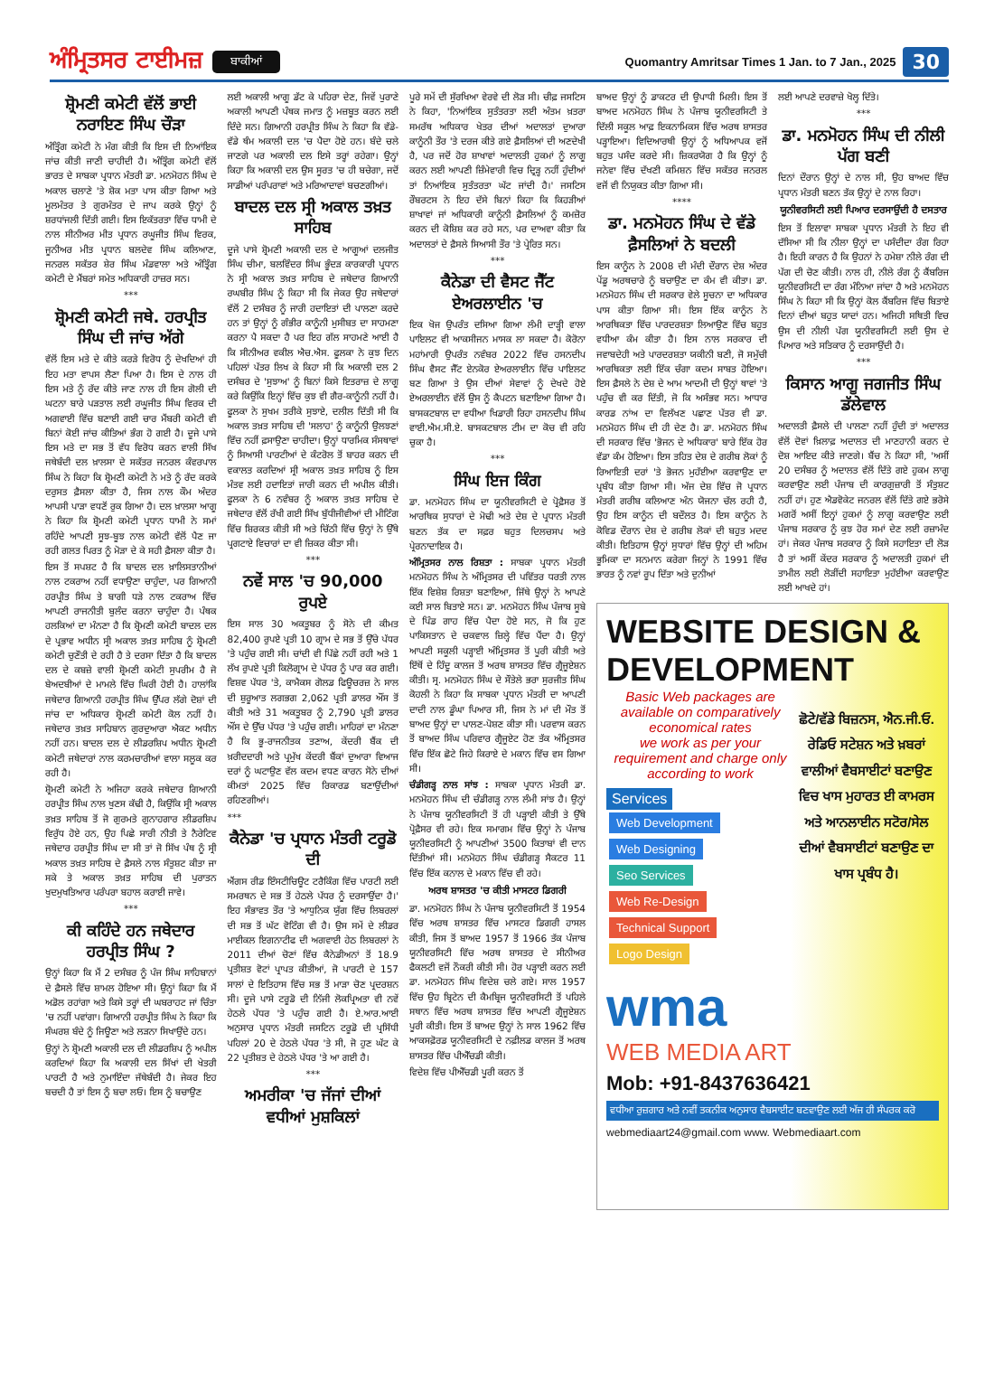ਅੰਮ੍ਰਿਤਸਰ ਟਾਈਮਜ਼
ਬਾਕੀਆਂ
Quomantry Amritsar Times 1 Jan. to 7 Jan., 2025
30
ਸ਼੍ਰੋਮਣੀ ਕਮੇਟੀ ਵੱਲੋਂ ਭਾਈ ਨਰਾਇਣ ਸਿੰਘ ਚੌੜਾ
ਅੰਤ੍ਰਿੰਗ ਕਮੇਟੀ ਨੇ ਮੰਗ ਕੀਤੀ ਕਿ ਇਸ ਦੀ ਨਿਆਂਇਕ ਜਾਂਚ ਕੀਤੀ ਜਾਣੀ ਚਾਹੀਦੀ ਹੈ। ਅੰਤ੍ਰਿੰਗ ਕਮੇਟੀ ਵੱਲੋਂ ਭਾਰਤ ਦੇ ਸਾਬਕਾ ਪ੍ਰਧਾਨ ਮੰਤਰੀ ਡਾ. ਮਨਮੋਹਨ ਸਿੰਘ ਦੇ ਅਕਾਲ ਚਲਾਣੇ 'ਤੇ ਸ਼ੋਕ ਮਤਾ ਪਾਸ ਕੀਤਾ ਗਿਆ ਅਤੇ ਮੂਲਮੰਤਰ ਤੇ ਗੁਰਮੰਤਰ ਦੇ ਜਾਪ ਕਰਕੇ ਉਨ੍ਹਾਂ ਨੂੰ ਸ਼ਰਧਾਂਜਲੀ ਦਿੱਤੀ ਗਈ। ਇਸ ਇਕੱਤਰਤਾ ਵਿੱਚ ਧਾਮੀ ਦੇ ਨਾਲ ਸੀਨੀਅਰ ਮੀਤ ਪ੍ਰਧਾਨ ਰਘੂਜੀਤ ਸਿੰਘ ਵਿਰਕ, ਜੂਨੀਅਰ ਮੀਤ ਪ੍ਰਧਾਨ ਬਲਦੇਵ ਸਿੰਘ ਕਲਿਆਣ, ਜਨਰਲ ਸਕੱਤਰ ਸ਼ੇਰ ਸਿੰਘ ਮੰਡਵਾਲਾ ਅਤੇ ਅੰਤ੍ਰਿੰਗ ਕਮੇਟੀ ਦੇ ਮੈਂਬਰਾਂ ਸਮੇਤ ਅਧਿਕਾਰੀ ਹਾਜ਼ਰ ਸਨ।
***
ਸ਼੍ਰੋਮਣੀ ਕਮੇਟੀ ਜਥੇ. ਹਰਪ੍ਰੀਤ ਸਿੰਘ ਦੀ ਜਾਂਚ ਅੱਗੇ
ਵੱਲੋਂ ਇਸ ਮਤੇ ਦੇ ਕੀਤੇ ਕਰੜੇ ਵਿਰੋਧ ਨੂੰ ਦੇਖਦਿਆਂ ਹੀ ਇਹ ਮਤਾ ਵਾਪਸ ਲੈਣਾ ਪਿਆ ਹੈ। ਇਸ ਦੇ ਨਾਲ ਹੀ ਇਸ ਮਤੇ ਨੂੰ ਰੱਦ ਕੀਤੇ ਜਾਣ ਨਾਲ ਹੀ ਇਸ ਗੋਲੀ ਦੀ ਘਟਨਾ ਬਾਰੇ ਪੜਤਾਲ ਲਈ ਰਘੂਜੀਤ ਸਿੰਘ ਵਿਰਕ ਦੀ ਅਗਵਾਈ ਵਿੱਚ ਬਣਾਈ ਗਈ ਚਾਰ ਮੈਂਬਰੀ ਕਮੇਟੀ ਵੀ ਬਿਨਾਂ ਕੋਈ ਜਾਂਚ ਕੀਤਿਆਂ ਭੰਗ ਹੋ ਗਈ ਹੈ। ਦੂਜੇ ਪਾਸੇ ਇਸ ਮਤੇ ਦਾ ਸਭ ਤੋਂ ਵੱਧ ਵਿਰੋਧ ਕਰਨ ਵਾਲੀ ਸਿੱਖ ਜਥੇਬੰਦੀ ਦਲ ਖ਼ਾਲਸਾ ਦੇ ਸਕੱਤਰ ਜਨਰਲ ਕੰਵਰਪਾਲ ਸਿੰਘ ਨੇ ਕਿਹਾ ਕਿ ਸ਼੍ਰੋਮਣੀ ਕਮੇਟੀ ਨੇ ਮਤੇ ਨੂੰ ਰੱਦ ਕਰਕੇ ਦਰੁਸਤ ਫ਼ੈਸਲਾ ਕੀਤਾ ਹੈ, ਜਿਸ ਨਾਲ ਕੌਮ ਅੰਦਰ ਆਪਸੀ ਪਾੜਾ ਵਧਣੋਂ ਰੁਕ ਗਿਆ ਹੈ। ਦਲ ਖ਼ਾਲਸਾ ਆਗੂ ਨੇ ਕਿਹਾ ਕਿ ਸ਼੍ਰੋਮਣੀ ਕਮੇਟੀ ਪ੍ਰਧਾਨ ਧਾਮੀ ਨੇ ਸਮਾਂ ਰਹਿੰਦੇ ਆਪਣੀ ਸੂਝ-ਬੂਝ ਨਾਲ ਕਮੇਟੀ ਵੱਲੋਂ ਪੈਣ ਜਾ ਰਹੀ ਗਲਤ ਪਿਰਤ ਨੂੰ ਮੋੜਾ ਦੇ ਕੇ ਸਹੀ ਫ਼ੈਸਲਾ ਕੀਤਾ ਹੈ।
ਇਸ ਤੋਂ ਸਪਸ਼ਟ ਹੈ ਕਿ ਬਾਦਲ ਦਲ ਖ਼ਾਲਿਸਤਾਨੀਆਂ ਨਾਲ ਟਕਰਾਅ ਨਹੀਂ ਵਧਾਉਣਾ ਚਾਹੁੰਦਾ, ਪਰ ਗਿਆਨੀ ਹਰਪ੍ਰੀਤ ਸਿੰਘ ਤੇ ਬਾਗੀ ਧੜੇ ਨਾਲ ਟਕਰਾਅ ਵਿੱਚ ਆਪਣੀ ਰਾਜਨੀਤੀ ਬੁਲੰਦ ਕਰਨਾ ਚਾਹੁੰਦਾ ਹੈ। ਪੰਥਕ ਹਲਕਿਆਂ ਦਾ ਮੰਨਣਾ ਹੈ ਕਿ ਸ਼੍ਰੋਮਣੀ ਕਮੇਟੀ ਬਾਦਲ ਦਲ ਦੇ ਪ੍ਰਭਾਵ ਅਧੀਨ ਸ੍ਰੀ ਅਕਾਲ ਤਖ਼ਤ ਸਾਹਿਬ ਨੂੰ ਸ਼੍ਰੋਮਣੀ ਕਮੇਟੀ ਚੁਣੌਤੀ ਦੇ ਰਹੀ ਹੈ ਤੇ ਦਰਸਾ ਦਿੱਤਾ ਹੈ ਕਿ ਬਾਦਲ ਦਲ ਦੇ ਕਬਜ਼ੇ ਵਾਲੀ ਸ਼੍ਰੋਮਣੀ ਕਮੇਟੀ ਸੁਪਰੀਮ ਹੈ ਜੋ ਬੇਅਦਬੀਆਂ ਦੇ ਮਾਮਲੇ ਵਿੱਚ ਘਿਰੀ ਹੋਈ ਹੈ। ਹਾਲਾਂਕਿ ਜਥੇਦਾਰ ਗਿਆਨੀ ਹਰਪ੍ਰੀਤ ਸਿੰਘ ਉੱਪਰ ਲੱਗੇ ਦੋਸ਼ਾਂ ਦੀ ਜਾਂਚ ਦਾ ਅਧਿਕਾਰ ਸ਼੍ਰੋਮਣੀ ਕਮੇਟੀ ਕੋਲ ਨਹੀਂ ਹੈ। ਜਥੇਦਾਰ ਤਖ਼ਤ ਸਾਹਿਬਾਨ ਗੁਰਦੁਆਰਾ ਐਕਟ ਅਧੀਨ ਨਹੀਂ ਹਨ। ਬਾਦਲ ਦਲ ਦੇ ਲੀਡਰਸ਼ਿਪ ਅਧੀਨ ਸ਼੍ਰੋਮਣੀ ਕਮੇਟੀ ਜਥੇਦਾਰਾਂ ਨਾਲ ਕਰਮਚਾਰੀਆਂ ਵਾਲਾ ਸਲੂਕ ਕਰ ਰਹੀ ਹੈ।
ਸ਼੍ਰੋਮਣੀ ਕਮੇਟੀ ਨੇ ਅਜਿਹਾ ਕਰਕੇ ਜਥੇਦਾਰ ਗਿਆਨੀ ਹਰਪ੍ਰੀਤ ਸਿੰਘ ਨਾਲ ਖੁਣਸ ਕੱਢੀ ਹੈ, ਕਿਉਂਕਿ ਸ੍ਰੀ ਅਕਾਲ ਤਖ਼ਤ ਸਾਹਿਬ ਤੋਂ ਜੋ ਗੁਰਮਤੇ ਗੁਨਾਹਗਾਰ ਲੀਡਰਸ਼ਿਪ ਵਿਰੁੱਧ ਹੋਏ ਹਨ, ਉਹ ਪਿਛੇ ਸਾਰੀ ਨੀਤੀ ਤੇ ਨੈਰੇਟਿਵ ਜਥੇਦਾਰ ਹਰਪ੍ਰੀਤ ਸਿੰਘ ਦਾ ਸੀ ਤਾਂ ਜੋ ਸਿੱਖ ਪੰਥ ਨੂੰ ਸ੍ਰੀ ਅਕਾਲ ਤਖ਼ਤ ਸਾਹਿਬ ਦੇ ਫ਼ੈਸਲੇ ਨਾਲ ਸੰਤੁਸ਼ਟ ਕੀਤਾ ਜਾ ਸਕੇ ਤੇ ਅਕਾਲ ਤਖ਼ਤ ਸਾਹਿਬ ਦੀ ਪੁਰਾਤਨ ਖੁਦਮੁਖਤਿਆਰ ਪਰੰਪਰਾ ਬਹਾਲ ਕਰਾਈ ਜਾਵੇ।
***
ਕੀ ਕਹਿੰਦੇ ਹਨ ਜਥੇਦਾਰ ਹਰਪ੍ਰੀਤ ਸਿੰਘ ?
ਉਨ੍ਹਾਂ ਕਿਹਾ ਕਿ ਮੈਂ 2 ਦਸੰਬਰ ਨੂੰ ਪੰਜ ਸਿੰਘ ਸਾਹਿਬਾਨਾਂ ਦੇ ਫ਼ੈਸਲੇ ਵਿੱਚ ਸ਼ਾਮਲ ਹੋਇਆ ਸੀ। ਉਨ੍ਹਾਂ ਕਿਹਾ ਕਿ ਮੈਂ ਅਡੋਲ ਰਹਾਂਗਾ ਅਤੇ ਕਿਸੇ ਤਰ੍ਹਾਂ ਦੀ ਘਬਰਾਹਟ ਜਾਂ ਚਿੰਤਾ 'ਚ ਨਹੀਂ ਪਵਾਂਗਾ। ਗਿਆਨੀ ਹਰਪ੍ਰੀਤ ਸਿੰਘ ਨੇ ਕਿਹਾ ਕਿ ਸੰਘਰਸ਼ ਬੰਦੇ ਨੂੰ ਜਿਊਣਾ ਅਤੇ ਲੜਨਾ ਸਿਖਾਉਂਦੇ ਹਨ।
ਉਨ੍ਹਾਂ ਨੇ ਸ਼੍ਰੋਮਣੀ ਅਕਾਲੀ ਦਲ ਦੀ ਲੀਡਰਸ਼ਿਪ ਨੂੰ ਅਪੀਲ ਕਰਦਿਆਂ ਕਿਹਾ ਕਿ ਅਕਾਲੀ ਦਲ ਸਿੱਖਾਂ ਦੀ ਖੇਤਰੀ ਪਾਰਟੀ ਹੈ ਅਤੇ ਨੁਮਾਇੰਦਾ ਜੱਥੇਬੰਦੀ ਹੈ। ਜੇਕਰ ਇਹ ਬਚਦੀ ਹੈ ਤਾਂ ਇਸ ਨੂੰ ਬਚਾ ਲਓ। ਇਸ ਨੂੰ ਬਚਾਉਣ
ਲਈ ਅਕਾਲੀ ਆਗੂ ਡੱਟ ਕੇ ਪਹਿਰਾ ਦੇਣ, ਜਿਵੇਂ ਪੁਰਾਣੇ ਅਕਾਲੀ ਆਪਣੀ ਪੰਥਕ ਜਮਾਤ ਨੂੰ ਮਜ਼ਬੂਤ ਕਰਨ ਲਈ ਦਿੰਦੇ ਸਨ। ਗਿਆਨੀ ਹਰਪ੍ਰੀਤ ਸਿੰਘ ਨੇ ਕਿਹਾ ਕਿ ਵੱਡੇ-ਵੱਡੇ ਥੰਮ ਅਕਾਲੀ ਦਲ 'ਚ ਪੈਦਾ ਹੋਏ ਹਨ। ਬੰਦੇ ਚਲੇ ਜਾਣਗੇ ਪਰ ਅਕਾਲੀ ਦਲ ਇਸੇ ਤਰ੍ਹਾਂ ਰਹੇਗਾ। ਉਨ੍ਹਾਂ ਕਿਹਾ ਕਿ ਅਕਾਲੀ ਦਲ ਉਸ ਸੂਰਤ 'ਚ ਹੀ ਬਚੇਗਾ, ਜਦੋਂ ਸਾਡੀਆਂ ਪਰੰਪਰਾਵਾਂ ਅਤੇ ਮਰਿਆਦਾਵਾਂ ਬਚਣਗੀਆਂ।
ਬਾਦਲ ਦਲ ਸ੍ਰੀ ਅਕਾਲ ਤਖ਼ਤ ਸਾਹਿਬ
ਦੂਜੇ ਪਾਸੇ ਸ਼੍ਰੋਮਣੀ ਅਕਾਲੀ ਦਲ ਦੇ ਆਗੂਆਂ ਦਲਜੀਤ ਸਿੰਘ ਚੀਮਾ, ਬਲਵਿੰਦਰ ਸਿੰਘ ਭੂੰਦੜ ਕਾਰਕਾਰੀ ਪ੍ਰਧਾਨ ਨੇ ਸ੍ਰੀ ਅਕਾਲ ਤਖ਼ਤ ਸਾਹਿਬ ਦੇ ਜਥੇਦਾਰ ਗਿਆਨੀ ਰਘਬੀਰ ਸਿੰਘ ਨੂੰ ਕਿਹਾ ਸੀ ਕਿ ਜੇਕਰ ਉਹ ਜਥੇਦਾਰਾਂ ਵੱਲੋਂ 2 ਦਸੰਬਰ ਨੂੰ ਜਾਰੀ ਹਦਾਇਤਾਂ ਦੀ ਪਾਲਣਾ ਕਰਦੇ ਹਨ ਤਾਂ ਉਨ੍ਹਾਂ ਨੂੰ ਗੰਭੀਰ ਕਾਨੂੰਨੀ ਮੁਸੀਬਤ ਦਾ ਸਾਹਮਣਾ ਕਰਨਾ ਪੈ ਸਕਦਾ ਹੈ ਪਰ ਇਹ ਗੱਲ ਸਾਹਮਣੇ ਆਈ ਹੈ ਕਿ ਸੀਨੀਅਰ ਵਕੀਲ ਐਚ.ਐਸ. ਫੂਲਕਾ ਨੇ ਕੁਝ ਦਿਨ ਪਹਿਲਾਂ ਪੱਤਰ ਲਿਖ ਕੇ ਕਿਹਾ ਸੀ ਕਿ ਅਕਾਲੀ ਦਲ 2 ਦਸੰਬਰ ਦੇ 'ਸੁਝਾਅ' ਨੂੰ ਬਿਨਾਂ ਕਿਸੇ ਇਤਰਾਜ਼ ਦੇ ਲਾਗੂ ਕਰੇ ਕਿਉਂਕਿ ਇਨ੍ਹਾਂ ਵਿੱਚ ਕੁਝ ਵੀ ਗੈਰ-ਕਾਨੂੰਨੀ ਨਹੀਂ ਹੈ। ਫੂਲਕਾ ਨੇ ਸੁਖਮ ਤਰੀਕੇ ਸੁਝਾਏ, ਦਲੀਲ ਦਿੱਤੀ ਸੀ ਕਿ ਅਕਾਲ ਤਖ਼ਤ ਸਾਹਿਬ ਦੀ 'ਸਲਾਹ' ਨੂੰ ਕਾਨੂੰਨੀ ਉਲਝਣਾਂ ਵਿੱਚ ਨਹੀਂ ਫ਼ਸਾਉਣਾ ਚਾਹੀਦਾ। ਉਨ੍ਹਾਂ ਧਾਰਮਿਕ ਸੰਸਥਾਵਾਂ ਨੂੰ ਸਿਆਸੀ ਪਾਰਟੀਆਂ ਦੇ ਕੰਟਰੋਲ ਤੋਂ ਬਾਹਰ ਕਰਨ ਦੀ ਵਕਾਲਤ ਕਰਦਿਆਂ ਸ੍ਰੀ ਅਕਾਲ ਤਖ਼ਤ ਸਾਹਿਬ ਨੂੰ ਇਸ ਮੰਤਵ ਲਈ ਹਦਾਇਤਾਂ ਜਾਰੀ ਕਰਨ ਦੀ ਅਪੀਲ ਕੀਤੀ। ਫੂਲਕਾ ਨੇ 6 ਨਵੰਬਰ ਨੂੰ ਅਕਾਲ ਤਖ਼ਤ ਸਾਹਿਬ ਦੇ ਜਥੇਦਾਰ ਵੱਲੋਂ ਰੱਖੀ ਗਈ ਸਿੱਖ ਬੁੱਧੀਜੀਵੀਆਂ ਦੀ ਮੀਟਿੰਗ ਵਿੱਚ ਸ਼ਿਰਕਤ ਕੀਤੀ ਸੀ ਅਤੇ ਚਿੱਠੀ ਵਿੱਚ ਉਨ੍ਹਾਂ ਨੇ ਉੱਥੇ ਪ੍ਰਗਟਾਏ ਵਿਚਾਰਾਂ ਦਾ ਵੀ ਜ਼ਿਕਰ ਕੀਤਾ ਸੀ।
***
ਨਵੇਂ ਸਾਲ 'ਚ 90,000 ਰੁਪਏ
ਇਸ ਸਾਲ 30 ਅਕਤੂਬਰ ਨੂੰ ਸੋਨੇ ਦੀ ਕੀਮਤ 82,400 ਰੁਪਏ ਪ੍ਰਤੀ 10 ਗ੍ਰਾਮ ਦੇ ਸਭ ਤੋਂ ਉੱਚੇ ਪੱਧਰ 'ਤੇ ਪਹੁੰਚ ਗਈ ਸੀ। ਚਾਂਦੀ ਵੀ ਪਿੱਛੇ ਨਹੀਂ ਰਹੀ ਅਤੇ 1 ਲੱਖ ਰੁਪਏ ਪ੍ਰਤੀ ਕਿਲੋਗ੍ਰਾਮ ਦੇ ਪੱਧਰ ਨੂੰ ਪਾਰ ਕਰ ਗਈ। ਵਿਸ਼ਵ ਪੱਧਰ 'ਤੇ, ਕਾਮੈਕਸ ਗੋਲਡ ਫਿਊਚਰਜ਼ ਨੇ ਸਾਲ ਦੀ ਸ਼ੁਰੂਆਤ ਲਗਭਗ 2,062 ਪ੍ਰਤੀ ਡਾਲਰ ਔਂਸ ਤੋਂ ਕੀਤੀ ਅਤੇ 31 ਅਕਤੂਬਰ ਨੂੰ 2,790 ਪ੍ਰਤੀ ਡਾਲਰ ਔਂਸ ਦੇ ਉੱਚ ਪੱਧਰ 'ਤੇ ਪਹੁੰਚ ਗਈ। ਮਾਹਿਰਾਂ ਦਾ ਮੰਨਣਾ ਹੈ ਕਿ ਭੂ-ਰਾਜਨੀਤਕ ਤਣਾਅ, ਕੇਂਦਰੀ ਬੈਂਕ ਦੀ ਖ਼ਰੀਦਦਾਰੀ ਅਤੇ ਪ੍ਰਮੁੱਖ ਕੇਂਦਰੀ ਬੈਂਕਾਂ ਦੁਆਰਾ ਵਿਆਜ ਦਰਾਂ ਨੂੰ ਘਟਾਉਣ ਵੱਲ ਕਦਮ ਵਧਣ ਕਾਰਨ ਸੋਨੇ ਦੀਆਂ ਕੀਮਤਾਂ 2025 ਵਿੱਚ ਰਿਕਾਰਡ ਬਣਾਉਂਦੀਆਂ ਰਹਿਣਗੀਆਂ।
***
ਕੈਨੇਡਾ 'ਚ ਪ੍ਰਧਾਨ ਮੰਤਰੀ ਟਰੂਡੋ ਦੀ
ਐਂਗਸ ਰੀਡ ਇੰਸਟੀਚਿਊਟ ਟਰੈਕਿੰਗ ਵਿੱਚ ਪਾਰਟੀ ਲਈ ਸਮਰਥਨ ਦੇ ਸਭ ਤੋਂ ਹੇਠਲੇ ਪੱਧਰ ਨੂੰ ਦਰਸਾਉਂਦਾ ਹੈ।' ਇਹ ਸੰਭਾਵਤ ਤੌਰ 'ਤੇ ਆਧੁਨਿਕ ਯੁੱਗ ਵਿੱਚ ਲਿਬਰਲਾਂ ਦੀ ਸਭ ਤੋਂ ਘੱਟ ਵੋਟਿੰਗ ਵੀ ਹੈ। ਉਸ ਸਮੇਂ ਦੇ ਲੀਡਰ ਮਾਈਕਲ ਇਗਨਾਟੀਫ ਦੀ ਅਗਵਾਈ ਹੇਠ ਲਿਬਰਲਾਂ ਨੇ 2011 ਦੀਆਂ ਚੋਣਾਂ ਵਿੱਚ ਕੈਨੇਡੀਅਨਾਂ ਤੋਂ 18.9 ਪ੍ਰਤੀਸ਼ਤ ਵੋਟਾਂ ਪ੍ਰਾਪਤ ਕੀਤੀਆਂ, ਜੋ ਪਾਰਟੀ ਦੇ 157 ਸਾਲਾਂ ਦੇ ਇਤਿਹਾਸ ਵਿੱਚ ਸਭ ਤੋਂ ਮਾੜਾ ਚੋਣ ਪ੍ਰਦਰਸ਼ਨ ਸੀ। ਦੂਜੇ ਪਾਸੇ ਟਰੂਡੋ ਦੀ ਨਿੱਜੀ ਲੋਕਪ੍ਰਿਅਤਾ ਵੀ ਨਵੇਂ ਹੇਠਲੇ ਪੱਧਰ 'ਤੇ ਪਹੁੰਚ ਗਈ ਹੈ। ਏ.ਆਰ.ਆਈ ਅਨੁਸਾਰ ਪ੍ਰਧਾਨ ਮੰਤਰੀ ਜਸਟਿਨ ਟਰੂਡੋ ਦੀ ਪ੍ਰਸਿੱਧੀ ਪਹਿਲਾਂ 20 ਦੇ ਹੇਠਲੇ ਪੱਧਰ 'ਤੇ ਸੀ, ਜੋ ਹੁਣ ਘੱਟ ਕੇ 22 ਪ੍ਰਤੀਸ਼ਤ ਦੇ ਹੇਠਲੇ ਪੱਧਰ 'ਤੇ ਆ ਗਈ ਹੈ।
***
ਅਮਰੀਕਾ 'ਚ ਜੱਜਾਂ ਦੀਆਂ ਵਧੀਆਂ ਮੁਸ਼ਕਿਲਾਂ
ਪੂਰੇ ਸਮੇਂ ਦੀ ਸੁੱਰਖਿਆ ਵੇਰਵੇ ਦੀ ਲੋੜ ਸੀ। ਚੀਫ਼ ਜਸਟਿਸ ਨੇ ਕਿਹਾ, 'ਨਿਆਂਇਕ ਸੁਤੰਤਰਤਾ ਲਈ ਅੰਤਮ ਖ਼ਤਰਾ ਸਮਰੱਥ ਅਧਿਕਾਰ ਖੇਤਰ ਦੀਆਂ ਅਦਾਲਤਾਂ ਦੁਆਰਾ ਕਾਨੂੰਨੀ ਤੌਰ 'ਤੇ ਦਰਜ ਕੀਤੇ ਗਏ ਫ਼ੈਸਲਿਆਂ ਦੀ ਅਣਦੇਖੀ ਹੈ, ਪਰ ਜਦੋਂ ਹੋਰ ਸ਼ਾਖਾਵਾਂ ਅਦਾਲਤੀ ਹੁਕਮਾਂ ਨੂੰ ਲਾਗੂ ਕਰਨ ਲਈ ਆਪਣੀ ਜ਼ਿੰਮੇਵਾਰੀ ਵਿਚ ਦ੍ਰਿੜ੍ਹ ਨਹੀਂ ਹੁੰਦੀਆਂ ਤਾਂ ਨਿਆਂਇਕ ਸੁਤੰਤਰਤਾ ਘੱਟ ਜਾਂਦੀ ਹੈ।' ਜਸਟਿਸ ਰੌਬਰਟਸ ਨੇ ਇਹ ਦੱਸੇ ਬਿਨਾਂ ਕਿਹਾ ਕਿ ਕਿਹੜੀਆਂ ਸ਼ਾਖਾਵਾਂ ਜਾਂ ਅਧਿਕਾਰੀ ਕਾਨੂੰਨੀ ਫ਼ੈਸਲਿਆਂ ਨੂੰ ਕਮਜ਼ੋਰ ਕਰਨ ਦੀ ਕੋਸ਼ਿਸ਼ ਕਰ ਰਹੇ ਸਨ, ਪਰ ਦਾਅਵਾ ਕੀਤਾ ਕਿ ਅਦਾਲਤਾਂ ਦੇ ਫ਼ੈਸਲੇ ਸਿਆਸੀ ਤੌਰ 'ਤੇ ਪ੍ਰੇਰਿਤ ਸਨ।
***
ਕੈਨੇਡਾ ਦੀ ਵੈਸਟ ਜੈੱਟ ਏਅਰਲਾਈਨ 'ਚ
ਇਕ ਖੋਜ ਉਪਰੰਤ ਦਸਿਆ ਗਿਆ ਲੰਮੀ ਦਾੜ੍ਹੀ ਵਾਲਾ ਪਾਇਲਟ ਵੀ ਆਕਸੀਜਨ ਮਾਸਕ ਲਾ ਸਕਦਾ ਹੈ। ਕੋਰੋਨਾ ਮਹਾਂਮਾਰੀ ਉਪਰੰਤ ਨਵੰਬਰ 2022 ਵਿੱਚ ਹਸਨਦੀਪ ਸਿੰਘ ਵੈਸਟ ਜੈੱਟ ਏਨਕੋਰ ਏਅਰਲਾਈਨ ਵਿੱਚ ਪਾਇਲਟ ਬਣ ਗਿਆ ਤੇ ਉਸ ਦੀਆਂ ਸੇਵਾਵਾਂ ਨੂੰ ਦੇਖਦੇ ਹੋਏ ਏਅਰਲਾਈਨ ਵੱਲੋਂ ਉਸ ਨੂੰ ਕੈਪਟਨ ਬਣਾਇਆ ਗਿਆ ਹੈ। ਬਾਸਕਟਬਾਲ ਦਾ ਵਧੀਆ ਖਿਡਾਰੀ ਰਿਹਾ ਹਸਨਦੀਪ ਸਿੰਘ ਵਾਈ.ਐਮ.ਸੀ.ਏ. ਬਾਸਕਟਬਾਲ ਟੀਮ ਦਾ ਕੋਚ ਵੀ ਰਹਿ ਚੁਕਾ ਹੈ।
***
ਸਿੰਘ ਇਜ ਕਿੰਗ
ਡਾ. ਮਨਮੋਹਨ ਸਿੰਘ ਦਾ ਯੂਨੀਵਰਸਿਟੀ ਦੇ ਪ੍ਰੋਫ਼ੈਸਰ ਤੋਂ ਆਰਥਿਕ ਸੁਧਾਰਾਂ ਦੇ ਮੋਢੀ ਅਤੇ ਦੇਸ਼ ਦੇ ਪ੍ਰਧਾਨ ਮੰਤਰੀ ਬਣਨ ਤੱਕ ਦਾ ਸਫ਼ਰ ਬਹੁਤ ਦਿਲਚਸਪ ਅਤੇ ਪ੍ਰੇਰਨਾਦਾਇਕ ਹੈ।
ਅੰਮ੍ਰਿਤਸਰ ਨਾਲ ਰਿਸ਼ਤਾ : ਸਾਬਕਾ ਪ੍ਰਧਾਨ ਮੰਤਰੀ ਮਨਮੋਹਨ ਸਿੰਘ ਨੇ ਅੰਮ੍ਰਿਤਸਰ ਦੀ ਪਵਿੱਤਰ ਧਰਤੀ ਨਾਲ ਇੱਕ ਵਿਸ਼ੇਸ਼ ਰਿਸ਼ਤਾ ਬਣਾਇਆ, ਜਿੱਥੇ ਉਨ੍ਹਾਂ ਨੇ ਆਪਣੇ ਕਈ ਸਾਲ ਬਿਤਾਏ ਸਨ। ਡਾ. ਮਨਮੋਹਨ ਸਿੰਘ ਪੰਜਾਬ ਸੂਬੇ ਦੇ ਪਿੰਡ ਗਾਹ ਵਿੱਚ ਪੈਦਾ ਹੋਏ ਸਨ, ਜੋ ਕਿ ਹੁਣ ਪਾਕਿਸਤਾਨ ਦੇ ਚਕਵਾਲ ਜ਼ਿਲ੍ਹੇ ਵਿੱਚ ਪੈਂਦਾ ਹੈ। ਉਨ੍ਹਾਂ ਆਪਣੀ ਸਕੂਲੀ ਪੜ੍ਹਾਈ ਅੰਮ੍ਰਿਤਸਰ ਤੋਂ ਪੂਰੀ ਕੀਤੀ ਅਤੇ ਇੱਥੋਂ ਦੇ ਹਿੰਦੂ ਕਾਲਜ ਤੋਂ ਅਰਥ ਸ਼ਾਸਤਰ ਵਿੱਚ ਗ੍ਰੈਜੂਏਸ਼ਨ ਕੀਤੀ। ਸ੍ਰ. ਮਨਮੋਹਨ ਸਿੰਘ ਦੇ ਸੌਤੇਲੇ ਭਰਾ ਸੁਰਜੀਤ ਸਿੰਘ ਕੋਹਲੀ ਨੇ ਕਿਹਾ ਕਿ ਸਾਬਕਾ ਪ੍ਰਧਾਨ ਮੰਤਰੀ ਦਾ ਆਪਣੀ ਦਾਦੀ ਨਾਲ ਡੂੰਘਾ ਪਿਆਰ ਸੀ, ਜਿਸ ਨੇ ਮਾਂ ਦੀ ਮੌਤ ਤੋਂ ਬਾਅਦ ਉਨ੍ਹਾਂ ਦਾ ਪਾਲਣ-ਪੋਸ਼ਣ ਕੀਤਾ ਸੀ। ਪਰਵਾਸ ਕਰਨ ਤੋਂ ਬਾਅਦ ਸਿੰਘ ਪਰਿਵਾਰ ਗ੍ਰੈਜੂਏਟ ਹੋਣ ਤੱਕ ਅੰਮ੍ਰਿਤਸਰ ਵਿੱਚ ਇੱਕ ਛੋਟੇ ਜਿਹੇ ਕਿਰਾਏ ਦੇ ਮਕਾਨ ਵਿੱਚ ਵਸ ਗਿਆ ਸੀ।
ਚੰਡੀਗੜ੍ਹ ਨਾਲ ਸਾਂਝ : ਸਾਬਕਾ ਪ੍ਰਧਾਨ ਮੰਤਰੀ ਡਾ. ਮਨਮੋਹਨ ਸਿੰਘ ਦੀ ਚੰਡੀਗੜ੍ਹ ਨਾਲ ਲੰਮੀ ਸਾਂਝ ਹੈ। ਉਨ੍ਹਾਂ ਨੇ ਪੰਜਾਬ ਯੂਨੀਵਰਸਿਟੀ ਤੋਂ ਹੀ ਪੜ੍ਹਾਈ ਕੀਤੀ ਤੇ ਉੱਥੇ ਪ੍ਰੋਫ਼ੈਸਰ ਵੀ ਰਹੇ। ਇਕ ਸਮਾਗਮ ਵਿੱਚ ਉਨ੍ਹਾਂ ਨੇ ਪੰਜਾਬ ਯੂਨੀਵਰਸਿਟੀ ਨੂੰ ਆਪਣੀਆਂ 3500 ਕਿਤਾਬਾਂ ਵੀ ਦਾਨ ਦਿੱਤੀਆਂ ਸੀ। ਮਨਮੋਹਨ ਸਿੰਘ ਚੰਡੀਗੜ੍ਹ ਸੈਕਟਰ 11 ਵਿੱਚ ਇੱਕ ਕਨਾਲ ਦੇ ਮਕਾਨ ਵਿੱਚ ਵੀ ਰਹੇ।
ਅਰਥ ਸ਼ਾਸਤਰ 'ਚ ਕੀਤੀ ਮਾਸਟਰ ਡਿਗਰੀ
ਡਾ. ਮਨਮੋਹਨ ਸਿੰਘ ਨੇ ਪੰਜਾਬ ਯੂਨੀਵਰਸਿਟੀ ਤੋਂ 1954 ਵਿੱਚ ਅਰਥ ਸ਼ਾਸਤਰ ਵਿੱਚ ਮਾਸਟਰ ਡਿਗਰੀ ਹਾਸਲ ਕੀਤੀ, ਜਿਸ ਤੋਂ ਬਾਅਦ 1957 ਤੋਂ 1966 ਤੱਕ ਪੰਜਾਬ ਯੂਨੀਵਰਸਿਟੀ ਵਿੱਚ ਅਰਥ ਸ਼ਾਸਤਰ ਦੇ ਸੀਨੀਅਰ ਫੈਕਲਟੀ ਵਜੋਂ ਨੌਕਰੀ ਕੀਤੀ ਸੀ। ਹੋਰ ਪੜ੍ਹਾਈ ਕਰਨ ਲਈ ਡਾ. ਮਨਮੋਹਨ ਸਿੰਘ ਵਿਦੇਸ਼ ਚਲੇ ਗਏ। ਸਾਲ 1957 ਵਿੱਚ ਉਹ ਬ੍ਰਿਟੇਨ ਦੀ ਕੈਮਬ੍ਰਿਜ ਯੂਨੀਵਰਸਿਟੀ ਤੋਂ ਪਹਿਲੇ ਸਥਾਨ ਵਿੱਚ ਅਰਥ ਸ਼ਾਸਤਰ ਵਿੱਚ ਆਪਣੀ ਗ੍ਰੈਜੂਏਸ਼ਨ ਪੂਰੀ ਕੀਤੀ। ਇਸ ਤੋਂ ਬਾਅਦ ਉਨ੍ਹਾਂ ਨੇ ਸਾਲ 1962 ਵਿੱਚ ਆਕਸਫ਼ੋਰਡ ਯੂਨੀਵਰਸਿਟੀ ਦੇ ਨਫ਼ੀਲਡ ਕਾਲਜ ਤੋਂ ਅਰਥ ਸ਼ਾਸਤਰ ਵਿੱਚ ਪੀਐੱਚਡੀ ਕੀਤੀ।
ਵਿਦੇਸ਼ ਵਿੱਚ ਪੀਐੱਚਡੀ ਪੂਰੀ ਕਰਨ ਤੋਂ
ਬਾਅਦ ਉਨ੍ਹਾਂ ਨੂੰ ਡਾਕਟਰ ਦੀ ਉਪਾਧੀ ਮਿਲੀ। ਇਸ ਤੋਂ ਬਾਅਦ ਮਨਮੋਹਨ ਸਿੰਘ ਨੇ ਪੰਜਾਬ ਯੂਨੀਵਰਸਿਟੀ ਤੇ ਦਿੱਲੀ ਸਕੂਲ ਆਫ਼ ਇਕਨਾਮਿਕਸ ਵਿੱਚ ਅਰਥ ਸ਼ਾਸਤਰ ਪੜ੍ਹਾਇਆ। ਵਿਦਿਆਰਥੀ ਉਨ੍ਹਾਂ ਨੂੰ ਅਧਿਆਪਕ ਵਜੋਂ ਬਹੁਤ ਪਸੰਦ ਕਰਦੇ ਸੀ। ਜ਼ਿਕਰਯੋਗ ਹੈ ਕਿ ਉਨ੍ਹਾਂ ਨੂੰ ਜਨੇਵਾ ਵਿੱਚ ਦੱਖਣੀ ਕਮਿਸ਼ਨ ਵਿੱਚ ਸਕੱਤਰ ਜਨਰਲ ਵਜੋਂ ਵੀ ਨਿਯੁਕਤ ਕੀਤਾ ਗਿਆ ਸੀ।
****
ਡਾ. ਮਨਮੋਹਨ ਸਿੰਘ ਦੇ ਵੱਡੇ ਫ਼ੈਸਲਿਆਂ ਨੇ ਬਦਲੀ
ਇਸ ਕਾਨੂੰਨ ਨੇ 2008 ਦੀ ਮੰਦੀ ਦੌਰਾਨ ਦੇਸ਼ ਅੰਦਰ ਪੇਂਡੂ ਅਰਥਚਾਰੇ ਨੂੰ ਬਚਾਉਣ ਦਾ ਕੰਮ ਵੀ ਕੀਤਾ। ਡਾ. ਮਨਮੋਹਨ ਸਿੰਘ ਦੀ ਸਰਕਾਰ ਵੇਲੇ ਸੂਚਨਾ ਦਾ ਅਧਿਕਾਰ ਪਾਸ ਕੀਤਾ ਗਿਆ ਸੀ। ਇਸ ਇੱਕ ਕਾਨੂੰਨ ਨੇ ਆਰਥਿਕਤਾ ਵਿੱਚ ਪਾਰਦਰਸ਼ਤਾ ਲਿਆਉਣ ਵਿੱਚ ਬਹੁਤ ਵਧੀਆ ਕੰਮ ਕੀਤਾ ਹੈ। ਇਸ ਨਾਲ ਸਰਕਾਰ ਦੀ ਜਵਾਬਦੇਹੀ ਅਤੇ ਪਾਰਦਰਸ਼ਤਾ ਯਕੀਨੀ ਬਣੀ, ਜੋ ਸਮੁੱਚੀ ਆਰਥਿਕਤਾ ਲਈ ਇੱਕ ਚੰਗਾ ਕਦਮ ਸਾਬਤ ਹੋਇਆ। ਇਸ ਫ਼ੈਸਲੇ ਨੇ ਦੇਸ਼ ਦੇ ਆਮ ਆਦਮੀ ਦੀ ਉਨ੍ਹਾਂ ਥਾਵਾਂ 'ਤੇ ਪਹੁੰਚ ਵੀ ਕਰ ਦਿੱਤੀ, ਜੋ ਕਿ ਅਸੰਭਵ ਸਨ। ਆਧਾਰ ਕਾਰਡ ਨਾਂਅ ਦਾ ਵਿਲੱਖਣ ਪਛਾਣ ਪੱਤਰ ਵੀ ਡਾ. ਮਨਮੋਹਨ ਸਿੰਘ ਦੀ ਹੀ ਦੇਣ ਹੈ। ਡਾ. ਮਨਮੋਹਨ ਸਿੰਘ ਦੀ ਸਰਕਾਰ ਵਿੱਚ 'ਭੋਜਨ ਦੇ ਅਧਿਕਾਰ' ਬਾਰੇ ਇੱਕ ਹੋਰ ਵੱਡਾ ਕੰਮ ਹੋਇਆ। ਇਸ ਤਹਿਤ ਦੇਸ਼ ਦੇ ਗਰੀਬ ਲੋਕਾਂ ਨੂੰ ਰਿਆਇਤੀ ਦਰਾਂ 'ਤੇ ਭੋਜਨ ਮੁਹੱਈਆ ਕਰਵਾਉਣ ਦਾ ਪ੍ਰਬੰਧ ਕੀਤਾ ਗਿਆ ਸੀ। ਅੱਜ ਦੇਸ਼ ਵਿੱਚ ਜੋ ਪ੍ਰਧਾਨ ਮੰਤਰੀ ਗਰੀਬ ਕਲਿਆਣ ਅੰਨ ਯੋਜਨਾ ਚੱਲ ਰਹੀ ਹੈ, ਉਹ ਇਸ ਕਾਨੂੰਨ ਦੀ ਬਦੌਲਤ ਹੈ। ਇਸ ਕਾਨੂੰਨ ਨੇ ਕੋਵਿਡ ਦੌਰਾਨ ਦੇਸ਼ ਦੇ ਗਰੀਬ ਲੋਕਾਂ ਦੀ ਬਹੁਤ ਮਦਦ ਕੀਤੀ। ਇਤਿਹਾਸ ਉਨ੍ਹਾਂ ਸੁਧਾਰਾਂ ਵਿੱਚ ਉਨ੍ਹਾਂ ਦੀ ਅਹਿਮ ਭੂਮਿਕਾ ਦਾ ਸਨਮਾਨ ਕਰੇਗਾ ਜਿਨ੍ਹਾਂ ਨੇ 1991 ਵਿੱਚ ਭਾਰਤ ਨੂੰ ਨਵਾਂ ਰੂਪ ਦਿੱਤਾ ਅਤੇ ਦੁਨੀਆਂ
ਲਈ ਆਪਣੇ ਦਰਵਾਜ਼ੇ ਖੋਲ੍ਹ ਦਿੱਤੇ।
***
ਡਾ. ਮਨਮੋਹਨ ਸਿੰਘ ਦੀ ਨੀਲੀ ਪੱਗ ਬਣੀ
ਦਿਨਾਂ ਦੌਰਾਨ ਉਨ੍ਹਾਂ ਦੇ ਨਾਲ ਸੀ, ਉਹ ਬਾਅਦ ਵਿੱਚ ਪ੍ਰਧਾਨ ਮੰਤਰੀ ਬਣਨ ਤੱਕ ਉਨ੍ਹਾਂ ਦੇ ਨਾਲ ਰਿਹਾ।
ਯੂਨੀਵਰਸਿਟੀ ਲਈ ਪਿਆਰ ਦਰਸਾਉਂਦੀ ਹੈ ਦਸਤਾਰ
ਇਸ ਤੋਂ ਇਲਾਵਾ ਸਾਬਕਾ ਪ੍ਰਧਾਨ ਮੰਤਰੀ ਨੇ ਇਹ ਵੀ ਦੱਸਿਆ ਸੀ ਕਿ ਨੀਲਾ ਉਨ੍ਹਾਂ ਦਾ ਪਸੰਦੀਦਾ ਰੰਗ ਰਿਹਾ ਹੈ। ਇਹੀ ਕਾਰਨ ਹੈ ਕਿ ਉਹਨਾਂ ਨੇ ਹਮੇਸ਼ਾ ਨੀਲੇ ਰੰਗ ਦੀ ਪੱਗ ਦੀ ਚੋਣ ਕੀਤੀ। ਨਾਲ ਹੀ, ਨੀਲੇ ਰੰਗ ਨੂੰ ਕੈਂਬਰਿਜ ਯੂਨੀਵਰਸਿਟੀ ਦਾ ਰੰਗ ਮੰਨਿਆ ਜਾਂਦਾ ਹੈ ਅਤੇ ਮਨਮੋਹਨ ਸਿੰਘ ਨੇ ਕਿਹਾ ਸੀ ਕਿ ਉਨ੍ਹਾਂ ਕੋਲ ਕੈਂਬਰਿਜ ਵਿੱਚ ਬਿਤਾਏ ਦਿਨਾਂ ਦੀਆਂ ਬਹੁਤ ਯਾਦਾਂ ਹਨ। ਅਜਿਹੀ ਸਥਿਤੀ ਵਿਚ ਉਸ ਦੀ ਨੀਲੀ ਪੱਗ ਯੂਨੀਵਰਸਿਟੀ ਲਈ ਉਸ ਦੇ ਪਿਆਰ ਅਤੇ ਸਤਿਕਾਰ ਨੂੰ ਦਰਸਾਉਂਦੀ ਹੈ।
***
ਕਿਸਾਨ ਆਗੂ ਜਗਜੀਤ ਸਿੰਘ ਡੱਲੇਵਾਲ
ਅਦਾਲਤੀ ਫ਼ੈਸਲੇ ਦੀ ਪਾਲਣਾ ਨਹੀਂ ਹੁੰਦੀ ਤਾਂ ਅਦਾਲਤ ਵੱਲੋਂ ਦੋਵਾਂ ਖ਼ਿਲਾਫ਼ ਅਦਾਲਤ ਦੀ ਮਾਣਹਾਨੀ ਕਰਨ ਦੇ ਦੋਸ਼ ਆਇਦ ਕੀਤੇ ਜਾਣਗੇ। ਬੈਂਚ ਨੇ ਕਿਹਾ ਸੀ, 'ਅਸੀਂ 20 ਦਸੰਬਰ ਨੂੰ ਅਦਾਲਤ ਵੱਲੋਂ ਦਿੱਤੇ ਗਏ ਹੁਕਮ ਲਾਗੂ ਕਰਵਾਉਣ ਲਈ ਪੰਜਾਬ ਦੀ ਕਾਰਗੁਜ਼ਾਰੀ ਤੋਂ ਸੰਤੁਸ਼ਟ ਨਹੀਂ ਹਾਂ। ਹੁਣ ਐਡਵੋਕੇਟ ਜਨਰਲ ਵੱਲੋਂ ਦਿੱਤੇ ਗਏ ਭਰੋਸੇ ਮਗਰੋਂ ਅਸੀਂ ਇਨ੍ਹਾਂ ਹੁਕਮਾਂ ਨੂੰ ਲਾਗੂ ਕਰਵਾਉਣ ਲਈ ਪੰਜਾਬ ਸਰਕਾਰ ਨੂੰ ਕੁਝ ਹੋਰ ਸਮਾਂ ਦੇਣ ਲਈ ਰਜ਼ਾਮੰਦ ਹਾਂ। ਜੇਕਰ ਪੰਜਾਬ ਸਰਕਾਰ ਨੂੰ ਕਿਸੇ ਸਹਾਇਤਾ ਦੀ ਲੋੜ ਹੈ ਤਾਂ ਅਸੀਂ ਕੇਂਦਰ ਸਰਕਾਰ ਨੂੰ ਅਦਾਲਤੀ ਹੁਕਮਾਂ ਦੀ ਤਾਮੀਲ ਲਈ ਲੋੜੀਂਦੀ ਸਹਾਇਤਾ ਮੁਹੱਈਆ ਕਰਵਾਉਣ ਲਈ ਆਖਦੇ ਹਾਂ।
WEBSITE DESIGN &
DEVELOPMENT
Basic Web packages are available on comparatively economical rates
we work as per your requirement and charge only according to work
Services
Web Development
Web Designing Seo Services
Web Re-Design Technical Support
Logo Design
ਛੋਟੇ/ਵੱਡੇ ਬਿਜ਼ਨਸ, ਐਨ.ਜੀ.ਓ. ਰੇਡਿਓ ਸਟੇਸ਼ਨ ਅਤੇ ਖ਼ਬਰਾਂ ਵਾਲੀਆਂ ਵੈਬਸਾਈਟਾਂ ਬਣਾਉਣ ਵਿਚ ਖਾਸ ਮੁਹਾਰਤ ਈ ਕਾਮਰਸ ਅਤੇ ਆਨਲਾਈਨ ਸਟੋਰ/ਸੇਲ ਦੀਆਂ ਵੈਬਸਾਈਟਾਂ ਬਣਾਉਣ ਦਾ ਖਾਸ ਪ੍ਰਬੰਧ ਹੈ।
wma
WEB MEDIA ART
Mob: +91-8437636421
ਵਧੀਆ ਰੁਜ਼ਗਾਰ ਅਤੇ ਨਵੀਂ ਤਕਨੀਕ ਅਨੁਸਾਰ ਵੈਬਸਾਈਟ ਬਣਵਾਉਣ ਲਈ ਅੱਜ ਹੀ ਸੰਪਰਕ ਕਰੋ
webmediaart24@gmail.com www. Webmediaart.com